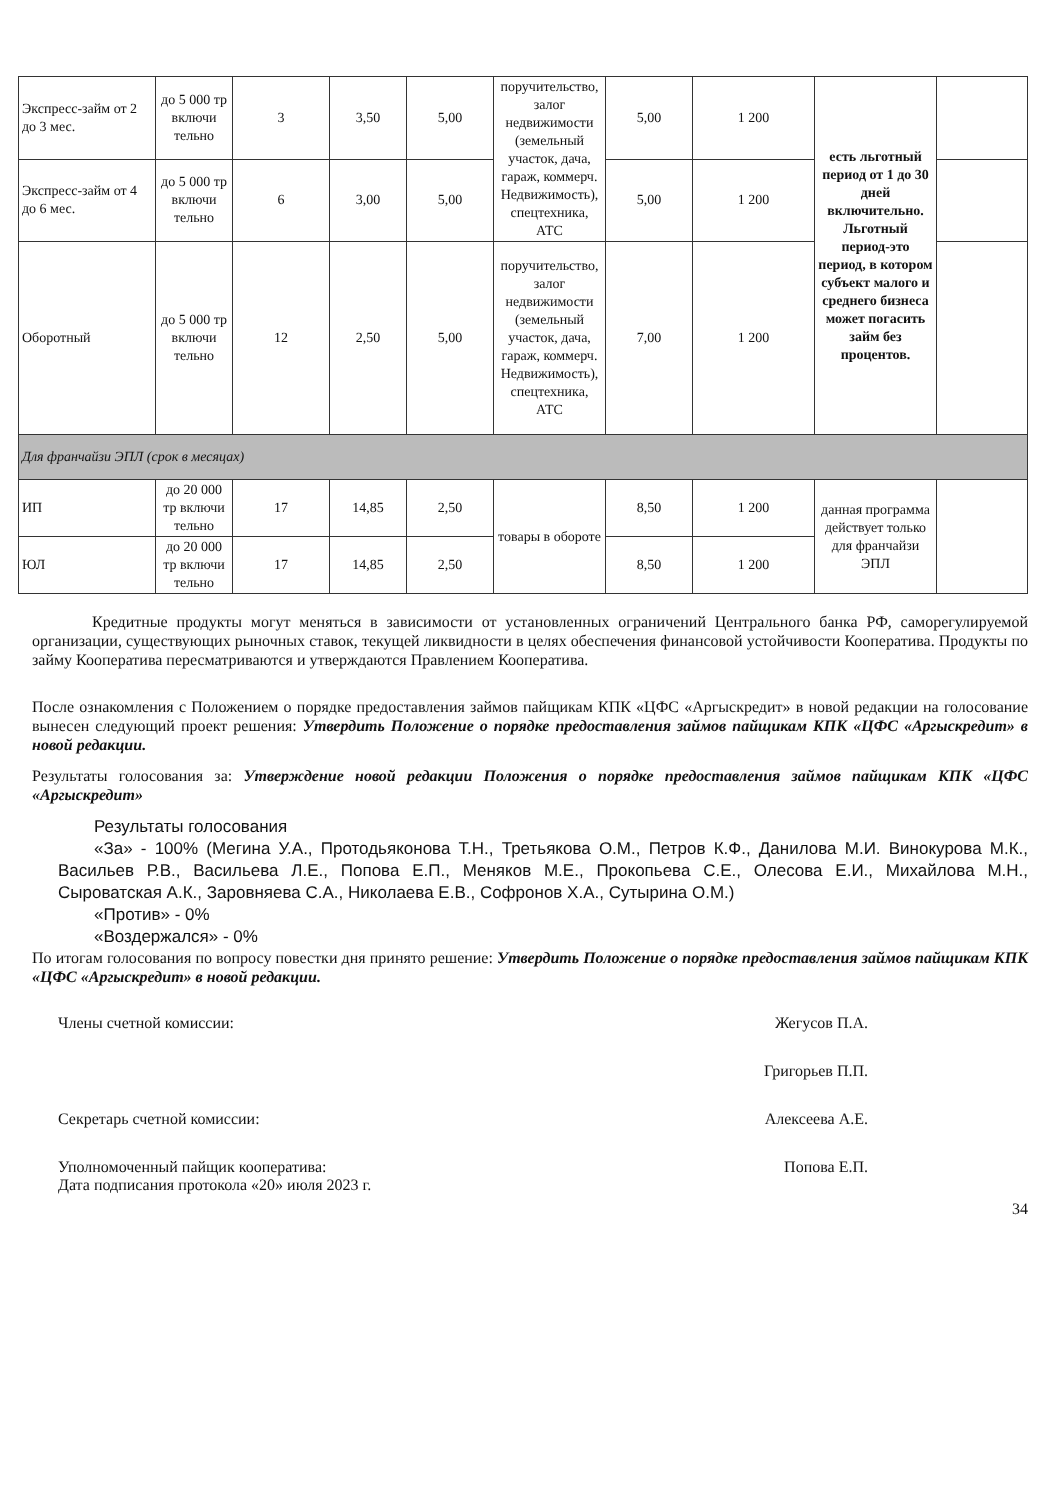| Экспресс-займ от 2 до 3 мес. | до 5 000 тр включи тельно | 3 | 3,50 | 5,00 | поручительство, залог недвижимости (земельный участок, дача, гараж, коммерч. Недвижимость), спецтехника, АТС | 5,00 | 1 200 | есть льготный период от 1 до 30 дней включительно. Льготный период-это период, в котором субъект малого и среднего бизнеса может погасить займ без процентов. | |
| Экспресс-займ от 4 до 6 мес. | до 5 000 тр включи тельно | 6 | 3,00 | 5,00 | | 5,00 | 1 200 | | |
| Оборотный | до 5 000 тр включи тельно | 12 | 2,50 | 5,00 | поручительство, залог недвижимости (земельный участок, дача, гараж, коммерч. Недвижимость), спецтехника, АТС | 7,00 | 1 200 | | |
| Для франчайзи ЭПЛ (срок в месяцах) | | | | | | | | | |
| ИП | до 20 000 тр включи тельно | 17 | 14,85 | 2,50 | товары в обороте | 8,50 | 1 200 | данная программа действует только для франчайзи ЭПЛ | |
| ЮЛ | до 20 000 тр включи тельно | 17 | 14,85 | 2,50 | | 8,50 | 1 200 | | |
Кредитные продукты могут меняться в зависимости от установленных ограничений Центрального банка РФ, саморегулируемой организации, существующих рыночных ставок, текущей ликвидности в целях обеспечения финансовой устойчивости Кооператива. Продукты по займу Кооператива пересматриваются и утверждаются Правлением Кооператива.
После ознакомления с Положением о порядке предоставления займов пайщикам КПК «ЦФС «Аргыскредит» в новой редакции на голосование вынесен следующий проект решения: Утвердить Положение о порядке предоставления займов пайщикам КПК «ЦФС «Аргыскредит» в новой редакции.
Результаты голосования за: Утверждение новой редакции Положения о порядке предоставления займов пайщикам КПК «ЦФС «Аргыскредит»
Результаты голосования
«За» - 100% (Мегина У.А., Протодьяконова Т.Н., Третьякова О.М., Петров К.Ф., Данилова М.И. Винокурова М.К., Васильев Р.В., Васильева Л.Е., Попова Е.П., Меняков М.Е., Прокопьева С.Е., Олесова Е.И., Михайлова М.Н., Сыроватская А.К., Заровняева С.А., Николаева Е.В., Софронов Х.А., Сутырина О.М.)
«Против» - 0%
«Воздержался» - 0%
По итогам голосования по вопросу повестки дня принято решение: Утвердить Положение о порядке предоставления займов пайщикам КПК «ЦФС «Аргыскредит» в новой редакции.
Члены счетной комиссии: Жегусов П.А.
Григорьев П.П.
Секретарь счетной комиссии: Алексеева А.Е.
Уполномоченный пайщик кооператива:
Дата подписания протокола «20» июля 2023 г. Попова Е.П.
34